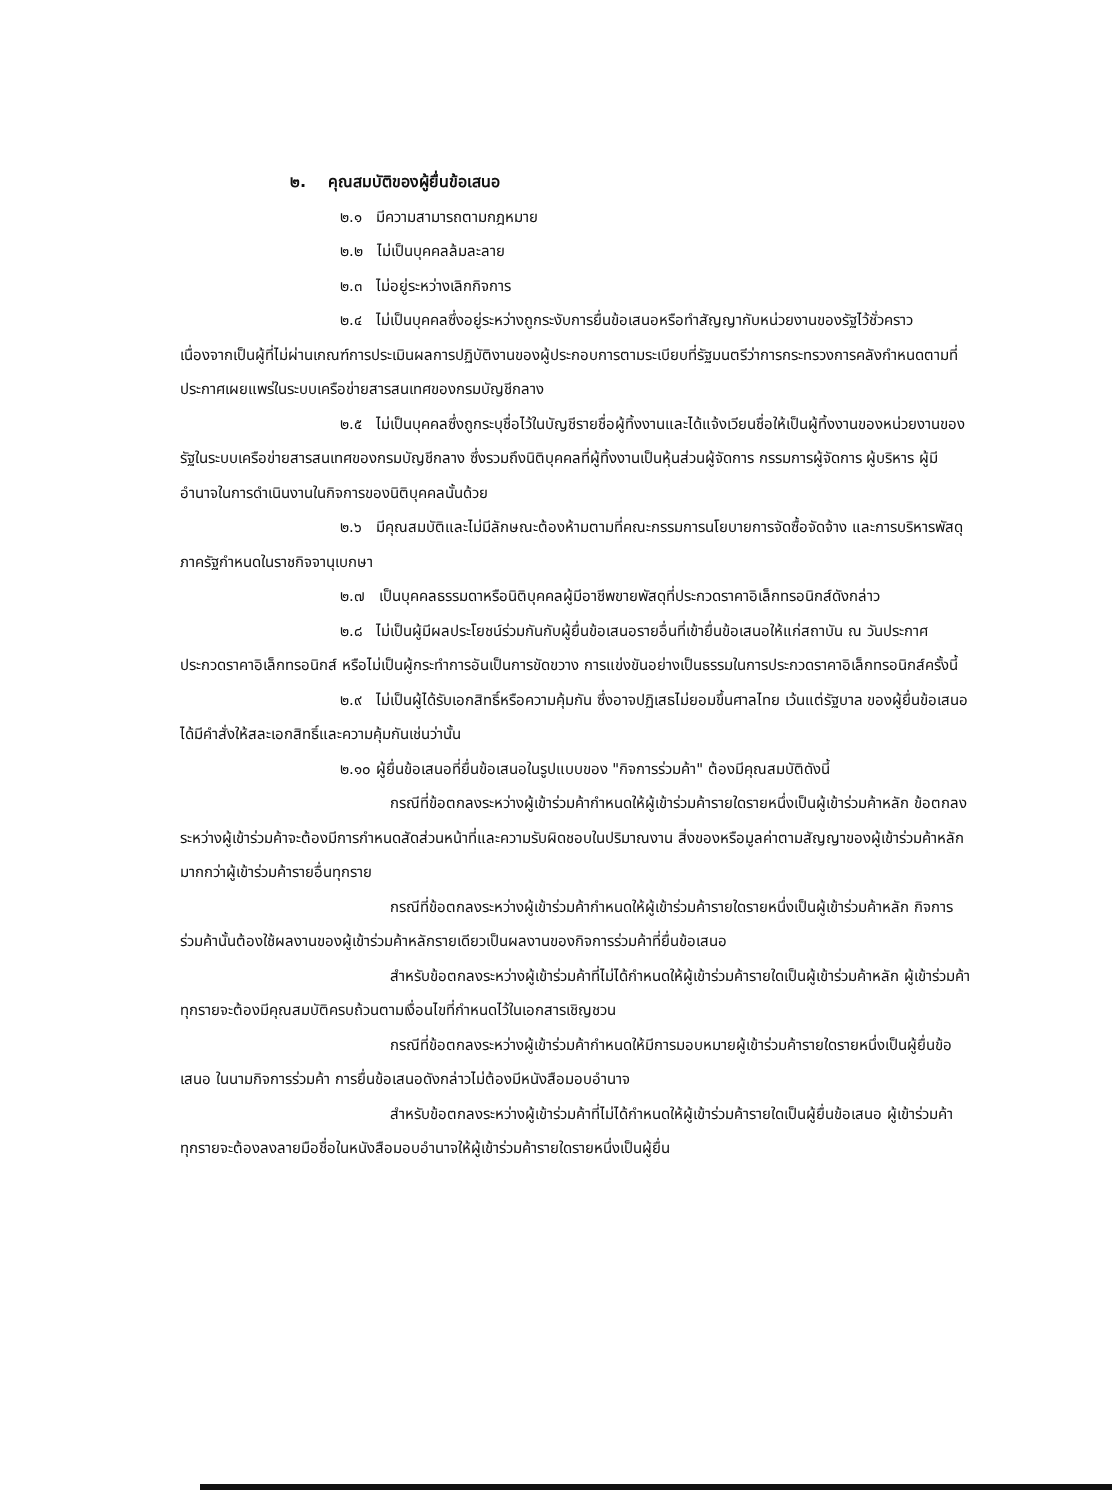๒. คุณสมบัติของผู้ยื่นข้อเสนอ
๒.๑ มีความสามารถตามกฎหมาย
๒.๒ ไม่เป็นบุคคลล้มละลาย
๒.๓ ไม่อยู่ระหว่างเลิกกิจการ
๒.๔ ไม่เป็นบุคคลซึ่งอยู่ระหว่างถูกระงับการยื่นข้อเสนอหรือทำสัญญากับหน่วยงานของรัฐไว้ชั่วคราว เนื่องจากเป็นผู้ที่ไม่ผ่านเกณฑ์การประเมินผลการปฏิบัติงานของผู้ประกอบการตามระเบียบที่รัฐมนตรีว่าการกระทรวงการคลังกำหนดตามที่ประกาศเผยแพร่ในระบบเครือข่ายสารสนเทศของกรมบัญชีกลาง
๒.๕ ไม่เป็นบุคคลซึ่งถูกระบุชื่อไว้ในบัญชีรายชื่อผู้ทิ้งงานและได้แจ้งเวียนชื่อให้เป็นผู้ทิ้งงานของหน่วยงานของรัฐในระบบเครือข่ายสารสนเทศของกรมบัญชีกลาง ซึ่งรวมถึงนิติบุคคลที่ผู้ทิ้งงานเป็นหุ้นส่วนผู้จัดการ กรรมการผู้จัดการ ผู้บริหาร ผู้มีอำนาจในการดำเนินงานในกิจการของนิติบุคคลนั้นด้วย
๒.๖ มีคุณสมบัติและไม่มีลักษณะต้องห้ามตามที่คณะกรรมการนโยบายการจัดซื้อจัดจ้าง และการบริหารพัสดุภาครัฐกำหนดในราชกิจจานุเบกษา
๒.๗ เป็นบุคคลธรรมดาหรือนิติบุคคลผู้มีอาชีพขายพัสดุที่ประกวดราคาอิเล็กทรอนิกส์ดังกล่าว
๒.๘ ไม่เป็นผู้มีผลประโยชน์ร่วมกันกับผู้ยื่นข้อเสนอรายอื่นที่เข้ายื่นข้อเสนอให้แก่สถาบัน ณ วันประกาศประกวดราคาอิเล็กทรอนิกส์ หรือไม่เป็นผู้กระทำการอันเป็นการขัดขวาง การแข่งขันอย่างเป็นธรรมในการประกวดราคาอิเล็กทรอนิกส์ครั้งนี้
๒.๙ ไม่เป็นผู้ได้รับเอกสิทธิ์หรือความคุ้มกัน ซึ่งอาจปฏิเสธไม่ยอมขึ้นศาลไทย เว้นแต่รัฐบาล ของผู้ยื่นข้อเสนอได้มีคำสั่งให้สละเอกสิทธิ์และความคุ้มกันเช่นว่านั้น
๒.๑๐ ผู้ยื่นข้อเสนอที่ยื่นข้อเสนอในรูปแบบของ "กิจการร่วมค้า" ต้องมีคุณสมบัติดังนี้
กรณีที่ข้อตกลงระหว่างผู้เข้าร่วมค้ากำหนดให้ผู้เข้าร่วมค้ารายใดรายหนึ่งเป็นผู้เข้าร่วมค้าหลัก ข้อตกลงระหว่างผู้เข้าร่วมค้าจะต้องมีการกำหนดสัดส่วนหน้าที่และความรับผิดชอบในปริมาณงาน สิ่งของหรือมูลค่าตามสัญญาของผู้เข้าร่วมค้าหลักมากกว่าผู้เข้าร่วมค้ารายอื่นทุกราย
กรณีที่ข้อตกลงระหว่างผู้เข้าร่วมค้ากำหนดให้ผู้เข้าร่วมค้ารายใดรายหนึ่งเป็นผู้เข้าร่วมค้าหลัก กิจการร่วมค้านั้นต้องใช้ผลงานของผู้เข้าร่วมค้าหลักรายเดียวเป็นผลงานของกิจการร่วมค้าที่ยื่นข้อเสนอ
สำหรับข้อตกลงระหว่างผู้เข้าร่วมค้าที่ไม่ได้กำหนดให้ผู้เข้าร่วมค้ารายใดเป็นผู้เข้าร่วมค้าหลัก ผู้เข้าร่วมค้าทุกรายจะต้องมีคุณสมบัติครบถ้วนตามเงื่อนไขที่กำหนดไว้ในเอกสารเชิญชวน
กรณีที่ข้อตกลงระหว่างผู้เข้าร่วมค้ากำหนดให้มีการมอบหมายผู้เข้าร่วมค้ารายใดรายหนึ่งเป็นผู้ยื่นข้อเสนอ ในนามกิจการร่วมค้า การยื่นข้อเสนอดังกล่าวไม่ต้องมีหนังสือมอบอำนาจ
สำหรับข้อตกลงระหว่างผู้เข้าร่วมค้าที่ไม่ได้กำหนดให้ผู้เข้าร่วมค้ารายใดเป็นผู้ยื่นข้อเสนอ ผู้เข้าร่วมค้าทุกรายจะต้องลงลายมือชื่อในหนังสือมอบอำนาจให้ผู้เข้าร่วมค้ารายใดรายหนึ่งเป็นผู้ยื่น